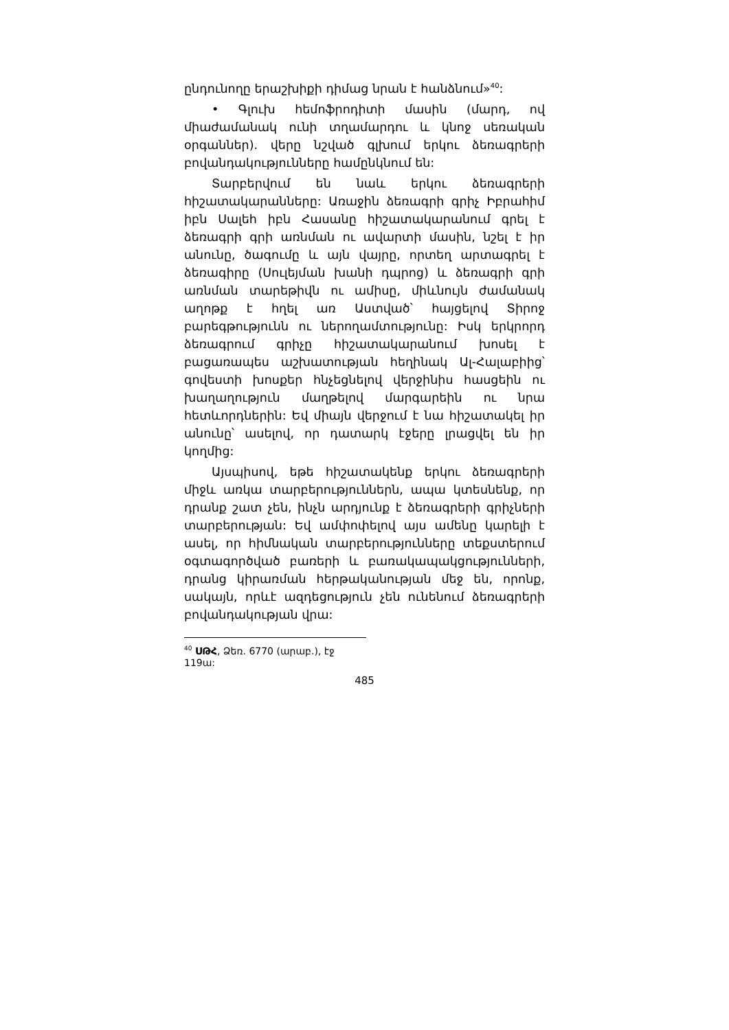ընդունողը երաշխիքի դիմաց նրան է հանձնում»<sup>40</sup>:
• Գլուխ հեմոֆրոդիտի մասին (մարդ, ով միաժամանակ ունի տղամարդու և կնոջ սեռական օրգաններ). վերը նշված գլխում երկու ձեռագրերի բովանդակությունները համընկնում են:
Տարբերվում են նաև երկու ձեռագրերի հիշատակարանները: Առաջին ձեռագրի գրիչ Իբրահիմ իբն Սալեհ իբն Հասանը հիշատակարանում գրել է ձեռագրի գրի առնման ու ավարտի մասին, նշել է իր անունը, ծագումը և այն վայրը, որտեղ արտագրել է ձեռագիրը (Սուլեյման խանի դպրոց) և ձեռագրի գրի առնման տարեթիվն ու ամիսը, միևնույն ժամանակ աղոթք է հղել առ Աստված՝ հայցելով Տիրոջ բարեգթությունն ու ներողամտությունը: Իսկ երկրորդ ձեռագրում գրիչը հիշատակարանում խոսել է բացառապես աշխատության հեղինակ Ալ-Հալաբիից՝ գովեստի խոսքեր հնչեցնելով վերջինիս հասցեին ու խաղաղություն մաղթելով մարգարեին ու նրա հետևորդներին: Եվ միայն վերջում է նա հիշատակել իր անունը՝ ասելով, որ դատարկ էջերը լրացվել են իր կողմից:
Այսպիսով, եթե հիշատակենք երկու ձեռագրերի միջև առկա տարբերություններն, ապա կտեսնենք, որ դրանք շատ չեն, ինչն արդյունք է ձեռագրերի գրիչների տարբերության: Եվ ամփոփելով այս ամենը կարելի է ասել, որ հիմնական տարբերությունները տեքստերում օգտագործված բառերի և բառակապակցությունների, դրանց կիրառման հերթականության մեջ են, որոնք, սակայն, որևէ ազդեցություն չեն ունենում ձեռագրերի բովանդակության վրա:
<sup>40</sup> ՍԹՀ, Ձեռ. 6770 (արաբ.), էջ 119ա:
485